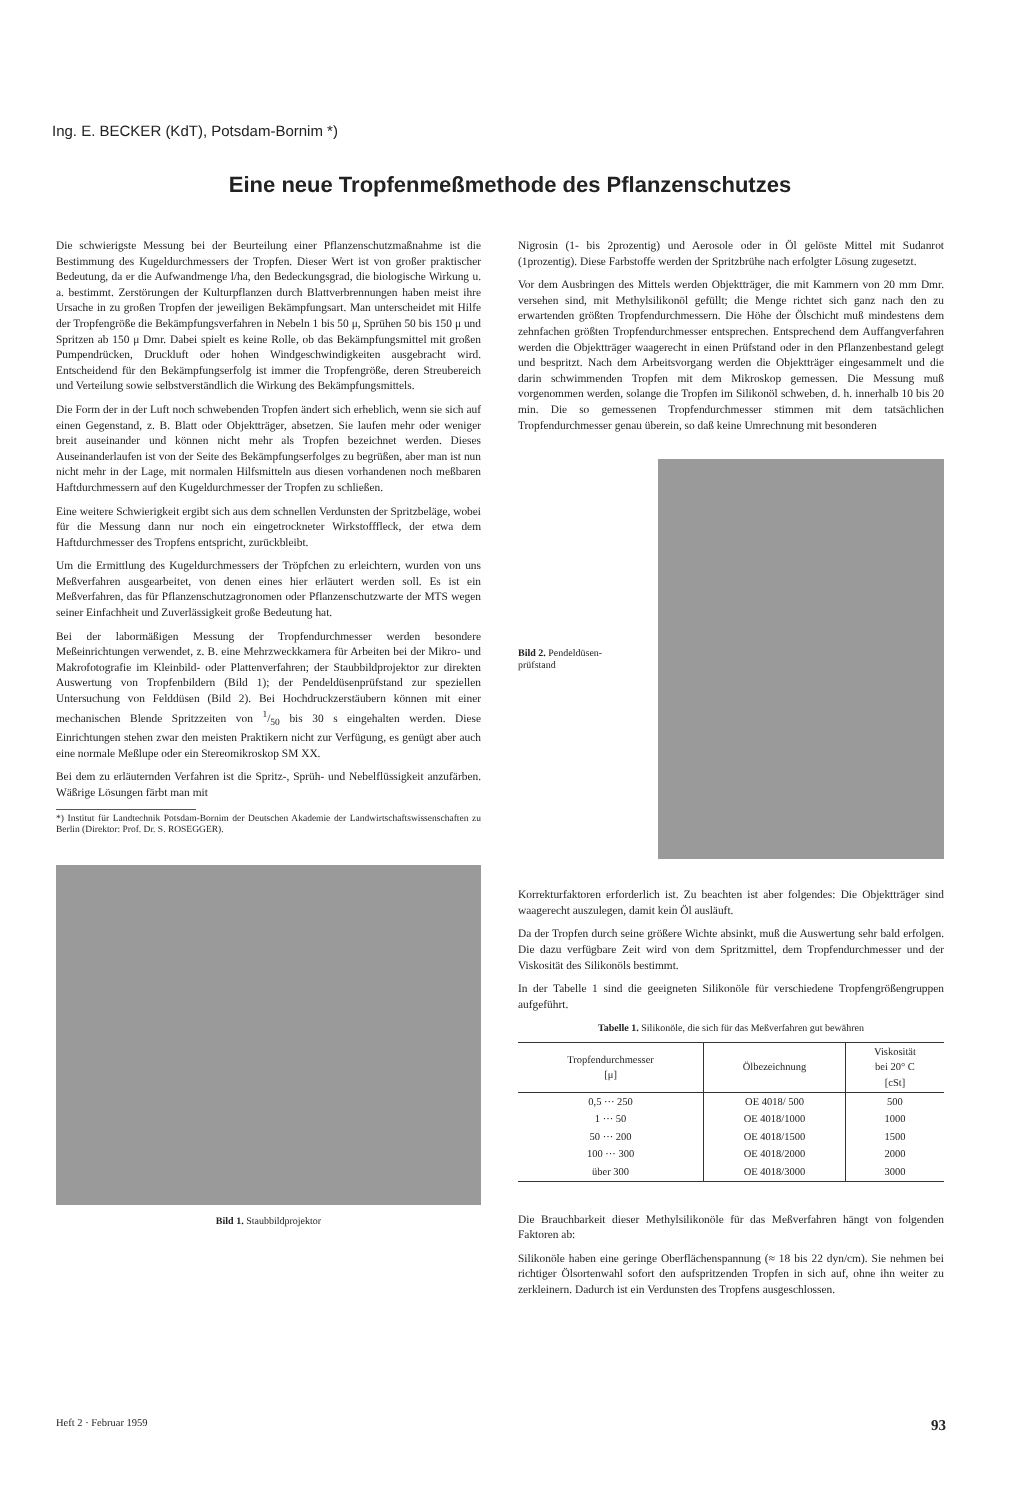Ing. E. BECKER (KdT), Potsdam-Bornim *)
Eine neue Tropfenmeßmethode des Pflanzenschutzes
Die schwierigste Messung bei der Beurteilung einer Pflanzenschutzmaßnahme ist die Bestimmung des Kugeldurchmessers der Tropfen. Dieser Wert ist von großer praktischer Bedeutung, da er die Aufwandmenge l/ha, den Bedeckungsgrad, die biologische Wirkung u. a. bestimmt. Zerstörungen der Kulturpflanzen durch Blattverbrennungen haben meist ihre Ursache in zu großen Tropfen der jeweiligen Bekämpfungsart. Man unterscheidet mit Hilfe der Tropfengröße die Bekämpfungsverfahren in Nebeln 1 bis 50 μ, Sprühen 50 bis 150 μ und Spritzen ab 150 μ Dmr. Dabei spielt es keine Rolle, ob das Bekämpfungsmittel mit großen Pumpendrücken, Druckluft oder hohen Windgeschwindigkeiten ausgebracht wird. Entscheidend für den Bekämpfungserfolg ist immer die Tropfengröße, deren Streubereich und Verteilung sowie selbstverständlich die Wirkung des Bekämpfungsmittels.
Die Form der in der Luft noch schwebenden Tropfen ändert sich erheblich, wenn sie sich auf einen Gegenstand, z. B. Blatt oder Objektträger, absetzen. Sie laufen mehr oder weniger breit auseinander und können nicht mehr als Tropfen bezeichnet werden. Dieses Auseinanderlaufen ist von der Seite des Bekämpfungserfolges zu begrüßen, aber man ist nun nicht mehr in der Lage, mit normalen Hilfsmitteln aus diesen vorhandenen noch meßbaren Haftdurchmessern auf den Kugeldurchmesser der Tropfen zu schließen.
Eine weitere Schwierigkeit ergibt sich aus dem schnellen Verdunsten der Spritzbeläge, wobei für die Messung dann nur noch ein eingetrockneter Wirkstofffleck, der etwa dem Haftdurchmesser des Tropfens entspricht, zurückbleibt.
Um die Ermittlung des Kugeldurchmessers der Tröpfchen zu erleichtern, wurden von uns Meßverfahren ausgearbeitet, von denen eines hier erläutert werden soll. Es ist ein Meßverfahren, das für Pflanzenschutzagronomen oder Pflanzenschutzwarte der MTS wegen seiner Einfachheit und Zuverlässigkeit große Bedeutung hat.
Bei der labormäßigen Messung der Tropfendurchmesser werden besondere Meßeinrichtungen verwendet, z. B. eine Mehrzweckkamera für Arbeiten bei der Mikro- und Makrofotografie im Kleinbild- oder Plattenverfahren; der Staubbildprojektor zur direkten Auswertung von Tropfenbildern (Bild 1); der Pendeldüsenprüfstand zur speziellen Untersuchung von Felddüsen (Bild 2). Bei Hochdruckzerstäubern können mit einer mechanischen Blende Spritzzeiten von 1/50 bis 30 s eingehalten werden. Diese Einrichtungen stehen zwar den meisten Praktikern nicht zur Verfügung, es genügt aber auch eine normale Meßlupe oder ein Stereomikroskop SM XX.
Bei dem zu erläuternden Verfahren ist die Spritz-, Sprüh- und Nebelflüssigkeit anzufärben. Wäßrige Lösungen färbt man mit
*) Institut für Landtechnik Potsdam-Bornim der Deutschen Akademie der Landwirtschaftswissenschaften zu Berlin (Direktor: Prof. Dr. S. ROSEGGER).
Bild 1. Staubbildprojektor
Nigrosin (1- bis 2prozentig) und Aerosole oder in Öl gelöste Mittel mit Sudanrot (1prozentig). Diese Farbstoffe werden der Spritzbrühe nach erfolgter Lösung zugesetzt.
Vor dem Ausbringen des Mittels werden Objektträger, die mit Kammern von 20 mm Dmr. versehen sind, mit Methylsilikonöl gefüllt; die Menge richtet sich ganz nach den zu erwartenden größten Tropfendurchmessern. Die Höhe der Ölschicht muß mindestens dem zehnfachen größten Tropfendurchmesser entsprechen. Entsprechend dem Auffangverfahren werden die Objektträger waagerecht in einen Prüfstand oder in den Pflanzenbestand gelegt und bespritzt. Nach dem Arbeitsvorgang werden die Objektträger eingesammelt und die darin schwimmenden Tropfen mit dem Mikroskop gemessen. Die Messung muß vorgenommen werden, solange die Tropfen im Silikonöl schweben, d. h. innerhalb 10 bis 20 min. Die so gemessenen Tropfendurchmesser stimmen mit dem tatsächlichen Tropfendurchmesser genau überein, so daß keine Umrechnung mit besonderen
Bild 2. Pendeldüsen-
prüfstand
Korrekturfaktoren erforderlich ist. Zu beachten ist aber folgendes: Die Objektträger sind waagerecht auszulegen, damit kein Öl ausläuft.
Da der Tropfen durch seine größere Wichte absinkt, muß die Auswertung sehr bald erfolgen. Die dazu verfügbare Zeit wird von dem Spritzmittel, dem Tropfendurchmesser und der Viskosität des Silikonöls bestimmt.
In der Tabelle 1 sind die geeigneten Silikonöle für verschiedene Tropfengrößengruppen aufgeführt.
Tabelle 1. Silikonöle, die sich für das Meßverfahren gut bewähren
| Tropfendurchmesser [μ] | Ölbezeichnung | Viskosität bei 20° C [cSt] |
| --- | --- | --- |
| 0,5 ··· 250 | OE 4018/ 500 | 500 |
| 1 ··· 50 | OE 4018/1000 | 1000 |
| 50 ··· 200 | OE 4018/1500 | 1500 |
| 100 ··· 300 | OE 4018/2000 | 2000 |
| über 300 | OE 4018/3000 | 3000 |
Die Brauchbarkeit dieser Methylsilikonöle für das Meßverfahren hängt von folgenden Faktoren ab:
Silikonöle haben eine geringe Oberflächenspannung (≈ 18 bis 22 dyn/cm). Sie nehmen bei richtiger Ölsortenwahl sofort den aufspritzenden Tropfen in sich auf, ohne ihn weiter zu zerkleinern. Dadurch ist ein Verdunsten des Tropfens ausgeschlossen.
Heft 2 · Februar 1959 93